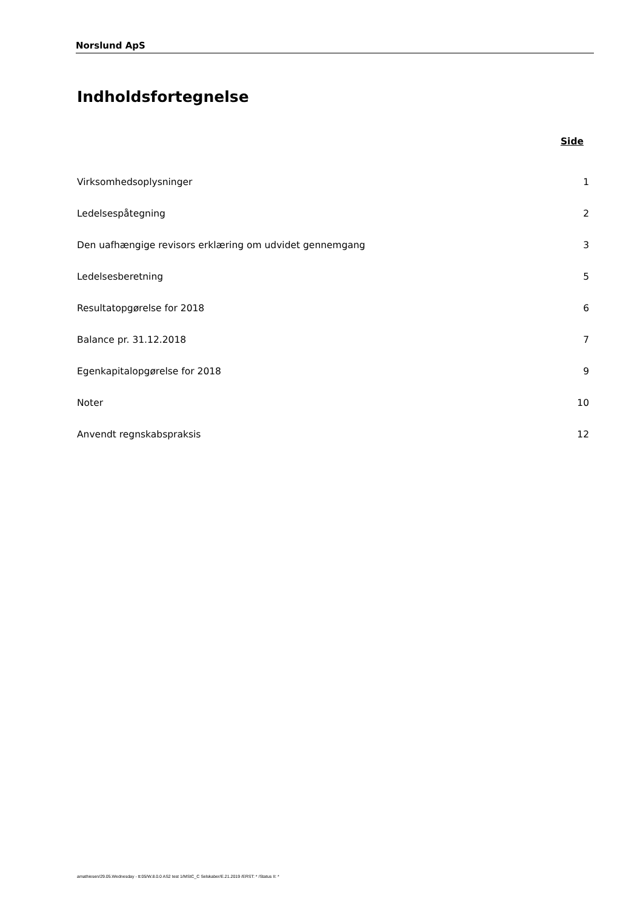Norslund ApS
Indholdsfortegnelse
| | Side |
| Virksomhedsoplysninger | 1 |
| Ledelsespåtegning | 2 |
| Den uafhængige revisors erklæring om udvidet gennemgang | 3 |
| Ledelsesberetning | 5 |
| Resultatopgørelse for 2018 | 6 |
| Balance pr. 31.12.2018 | 7 |
| Egenkapitalopgørelse for 2018 | 9 |
| Noter | 10 |
| Anvendt regnskabspraksis | 12 |
amathiesen/29.05.Wednesday - tt:05/W.8.0.0 AS2 test 1/MStC_C Selskaber/E.21.2019 /ERST: * /Status II: *